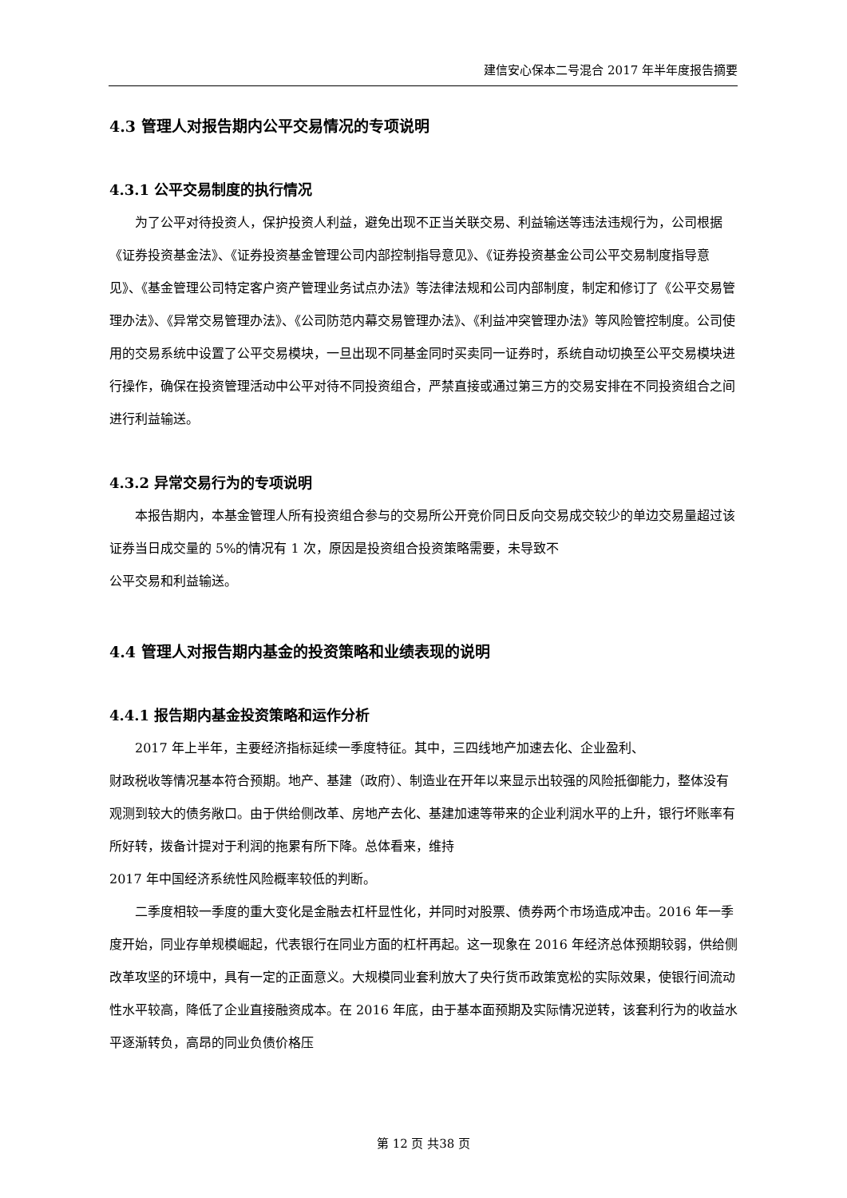建信安心保本二号混合 2017 年半年度报告摘要
4.3 管理人对报告期内公平交易情况的专项说明
4.3.1 公平交易制度的执行情况
为了公平对待投资人，保护投资人利益，避免出现不正当关联交易、利益输送等违法违规行为，公司根据《证券投资基金法》、《证券投资基金管理公司内部控制指导意见》、《证券投资基金公司公平交易制度指导意见》、《基金管理公司特定客户资产管理业务试点办法》等法律法规和公司内部制度，制定和修订了《公平交易管理办法》、《异常交易管理办法》、《公司防范内幕交易管理办法》、《利益冲突管理办法》等风险管控制度。公司使用的交易系统中设置了公平交易模块，一旦出现不同基金同时买卖同一证券时，系统自动切换至公平交易模块进行操作，确保在投资管理活动中公平对待不同投资组合，严禁直接或通过第三方的交易安排在不同投资组合之间进行利益输送。
4.3.2 异常交易行为的专项说明
本报告期内，本基金管理人所有投资组合参与的交易所公开竞价同日反向交易成交较少的单边交易量超过该证券当日成交量的 5%的情况有 1 次，原因是投资组合投资策略需要，未导致不
公平交易和利益输送。
4.4 管理人对报告期内基金的投资策略和业绩表现的说明
4.4.1 报告期内基金投资策略和运作分析
2017 年上半年，主要经济指标延续一季度特征。其中，三四线地产加速去化、企业盈利、
财政税收等情况基本符合预期。地产、基建（政府）、制造业在开年以来显示出较强的风险抵御能力，整体没有观测到较大的债务敞口。由于供给侧改革、房地产去化、基建加速等带来的企业利润水平的上升，银行坏账率有所好转，拨备计提对于利润的拖累有所下降。总体看来，维持
2017 年中国经济系统性风险概率较低的判断。
二季度相较一季度的重大变化是金融去杠杆显性化，并同时对股票、债券两个市场造成冲击。2016 年一季度开始，同业存单规模崛起，代表银行在同业方面的杠杆再起。这一现象在 2016 年经济总体预期较弱，供给侧改革攻坚的环境中，具有一定的正面意义。大规模同业套利放大了央行货币政策宽松的实际效果，使银行间流动性水平较高，降低了企业直接融资成本。在 2016 年底，由于基本面预期及实际情况逆转，该套利行为的收益水平逐渐转负，高昂的同业负债价格压
第 12 页 共38 页